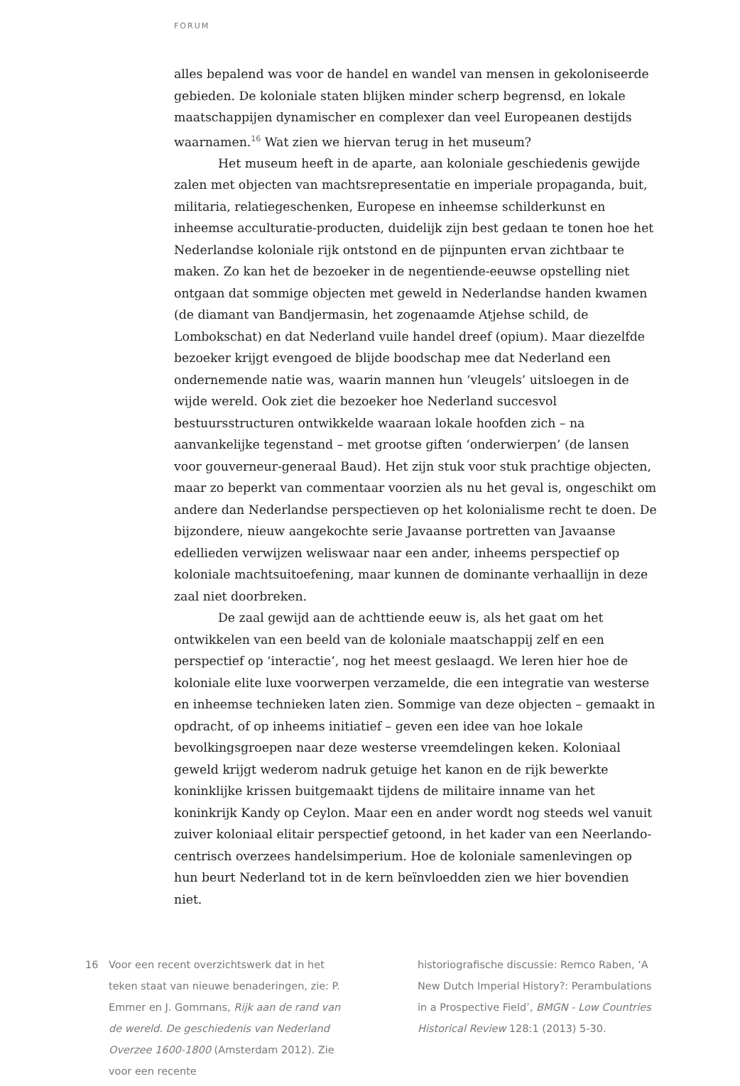FORUM
alles bepalend was voor de handel en wandel van mensen in gekoloniseerde gebieden. De koloniale staten blijken minder scherp begrensd, en lokale maatschappijen dynamischer en complexer dan veel Europeanen destijds waarnamen.<sup>16</sup> Wat zien we hiervan terug in het museum?
Het museum heeft in de aparte, aan koloniale geschiedenis gewijde zalen met objecten van machtsrepresentatie en imperiale propaganda, buit, militaria, relatiegeschenken, Europese en inheemse schilderkunst en inheemse acculturatie-producten, duidelijk zijn best gedaan te tonen hoe het Nederlandse koloniale rijk ontstond en de pijnpunten ervan zichtbaar te maken. Zo kan het de bezoeker in de negentiende-eeuwse opstelling niet ontgaan dat sommige objecten met geweld in Nederlandse handen kwamen (de diamant van Bandjermasin, het zogenaamde Atjehse schild, de Lombokschat) en dat Nederland vuile handel dreef (opium). Maar diezelfde bezoeker krijgt evengoed de blijde boodschap mee dat Nederland een ondernemende natie was, waarin mannen hun ‘vleugels’ uitsloegen in de wijde wereld. Ook ziet die bezoeker hoe Nederland succesvol bestuursstructuren ontwikkelde waaraan lokale hoofden zich – na aanvankelijke tegenstand – met grootse giften ‘onderwierpen’ (de lansen voor gouverneur-generaal Baud). Het zijn stuk voor stuk prachtige objecten, maar zo beperkt van commentaar voorzien als nu het geval is, ongeschikt om andere dan Nederlandse perspectieven op het kolonialisme recht te doen. De bijzondere, nieuw aangekochte serie Javaanse portretten van Javaanse edellieden verwijzen weliswaar naar een ander, inheems perspectief op koloniale machtsuitoefening, maar kunnen de dominante verhaallijn in deze zaal niet doorbreken.
De zaal gewijd aan de achttiende eeuw is, als het gaat om het ontwikkelen van een beeld van de koloniale maatschappij zelf en een perspectief op ‘interactie’, nog het meest geslaagd. We leren hier hoe de koloniale elite luxe voorwerpen verzamelde, die een integratie van westerse en inheemse technieken laten zien. Sommige van deze objecten – gemaakt in opdracht, of op inheems initiatief – geven een idee van hoe lokale bevolkingsgroepen naar deze westerse vreemdelingen keken. Koloniaal geweld krijgt wederom nadruk getuige het kanon en de rijk bewerkte koninklijke krissen buitgemaakt tijdens de militaire inname van het koninkrijk Kandy op Ceylon. Maar een en ander wordt nog steeds wel vanuit zuiver koloniaal elitair perspectief getoond, in het kader van een Neerlando-centrisch overzees handelsimperium. Hoe de koloniale samenlevingen op hun beurt Nederland tot in de kern beïnvloedden zien we hier bovendien niet.
16 Voor een recent overzichtswerk dat in het teken staat van nieuwe benaderingen, zie: P. Emmer en J. Gommans, Rijk aan de rand van de wereld. De geschiedenis van Nederland Overzee 1600-1800 (Amsterdam 2012). Zie voor een recente
historiografische discussie: Remco Raben, ‘A New Dutch Imperial History?: Perambulations in a Prospective Field’, BMGN - Low Countries Historical Review 128:1 (2013) 5-30.